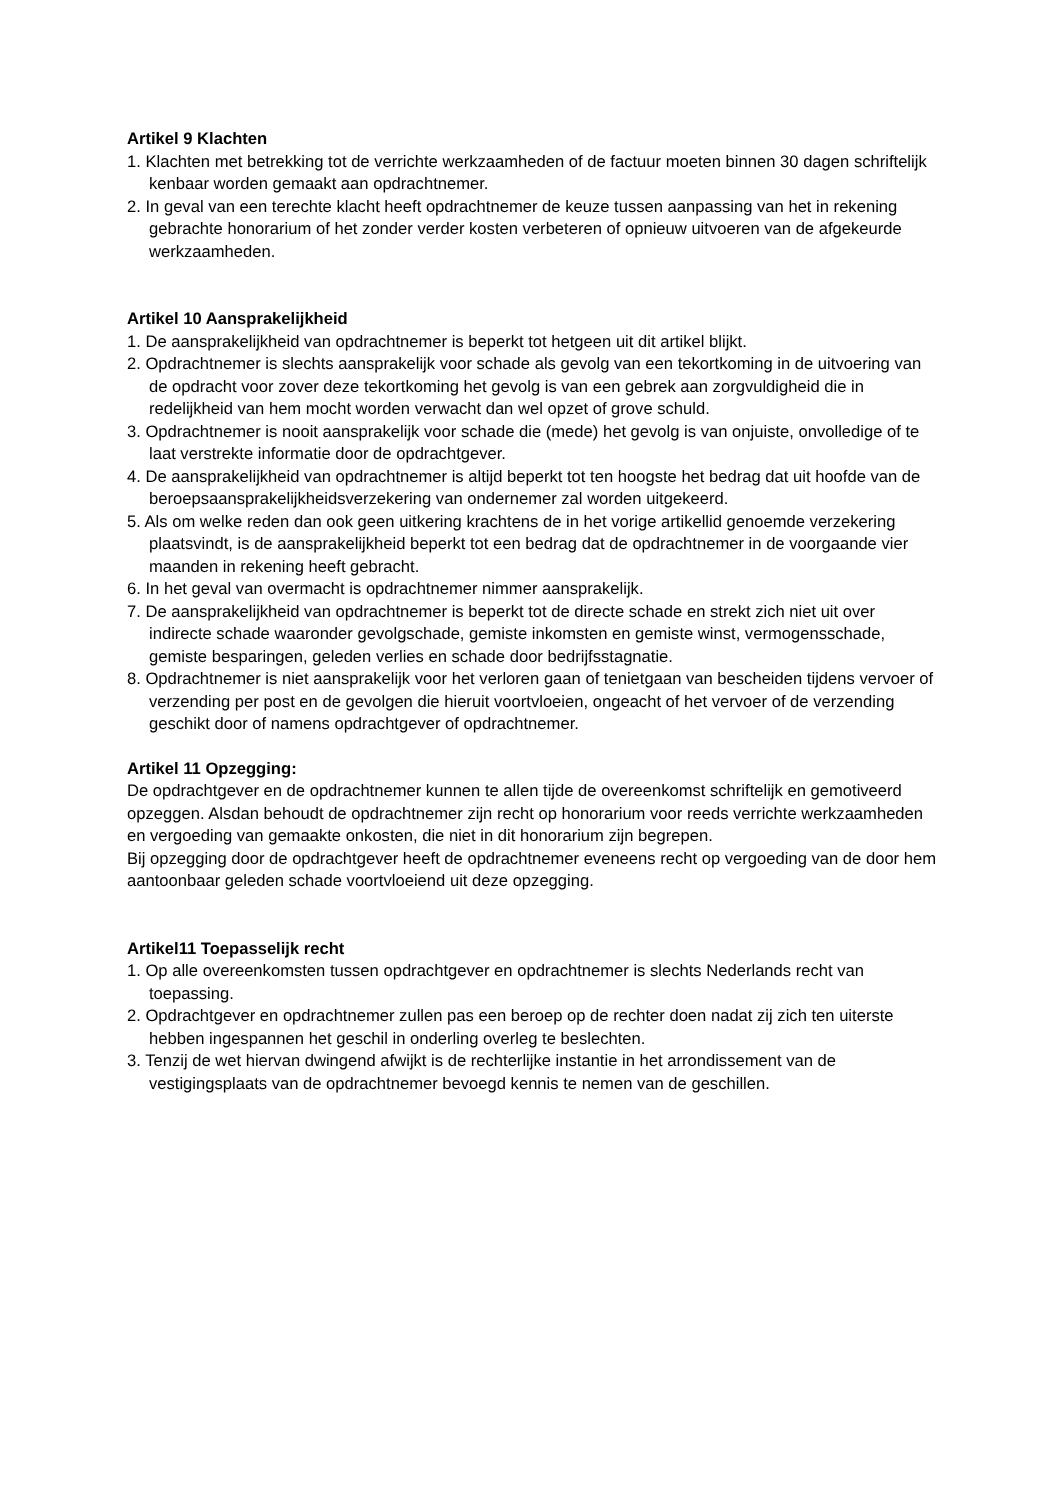Artikel 9 Klachten
1. Klachten met betrekking tot de verrichte werkzaamheden of de factuur moeten binnen 30 dagen schriftelijk kenbaar worden gemaakt aan opdrachtnemer.
2. In geval van een terechte klacht heeft opdrachtnemer de keuze tussen aanpassing van het in rekening gebrachte honorarium of het zonder verder kosten verbeteren of opnieuw uitvoeren van de afgekeurde werkzaamheden.
Artikel 10 Aansprakelijkheid
1. De aansprakelijkheid van opdrachtnemer is beperkt tot hetgeen uit dit artikel blijkt.
2. Opdrachtnemer is slechts aansprakelijk voor schade als gevolg van een tekortkoming in de uitvoering van de opdracht voor zover deze tekortkoming het gevolg is van een gebrek aan zorgvuldigheid die in redelijkheid van hem mocht worden verwacht dan wel opzet of grove schuld.
3. Opdrachtnemer is nooit aansprakelijk voor schade die (mede) het gevolg is van onjuiste, onvolledige of te laat verstrekte informatie door de opdrachtgever.
4. De aansprakelijkheid van opdrachtnemer is altijd beperkt tot ten hoogste het bedrag dat uit hoofde van de beroepsaansprakelijkheidsverzekering van ondernemer zal worden uitgekeerd.
5. Als om welke reden dan ook geen uitkering krachtens de in het vorige artikellid genoemde verzekering plaatsvindt, is de aansprakelijkheid beperkt tot een bedrag dat de opdrachtnemer in de voorgaande vier maanden in rekening heeft gebracht.
6. In het geval van overmacht is opdrachtnemer nimmer aansprakelijk.
7. De aansprakelijkheid van opdrachtnemer is beperkt tot de directe schade en strekt zich niet uit over indirecte schade waaronder gevolgschade, gemiste inkomsten en gemiste winst, vermogensschade, gemiste besparingen, geleden verlies en schade door bedrijfsstagnatie.
8. Opdrachtnemer is niet aansprakelijk voor het verloren gaan of tenietgaan van bescheiden tijdens vervoer of verzending per post en de gevolgen die hieruit voortvloeien, ongeacht of het vervoer of de verzending geschikt door of namens opdrachtgever of opdrachtnemer.
Artikel 11 Opzegging:
De opdrachtgever en de opdrachtnemer kunnen te allen tijde de overeenkomst schriftelijk en gemotiveerd opzeggen. Alsdan behoudt de opdrachtnemer zijn recht op honorarium voor reeds verrichte werkzaamheden en vergoeding van gemaakte onkosten, die niet in dit honorarium zijn begrepen.
Bij opzegging door de opdrachtgever heeft de opdrachtnemer eveneens recht op vergoeding van de door hem aantoonbaar geleden schade voortvloeiend uit deze opzegging.
Artikel11 Toepasselijk recht
1. Op alle overeenkomsten tussen opdrachtgever en opdrachtnemer is slechts Nederlands recht van toepassing.
2. Opdrachtgever en opdrachtnemer zullen pas een beroep op de rechter doen nadat zij zich ten uiterste hebben ingespannen het geschil in onderling overleg te beslechten.
3. Tenzij de wet hiervan dwingend afwijkt is de rechterlijke instantie in het arrondissement van de vestigingsplaats van de opdrachtnemer bevoegd kennis te nemen van de geschillen.